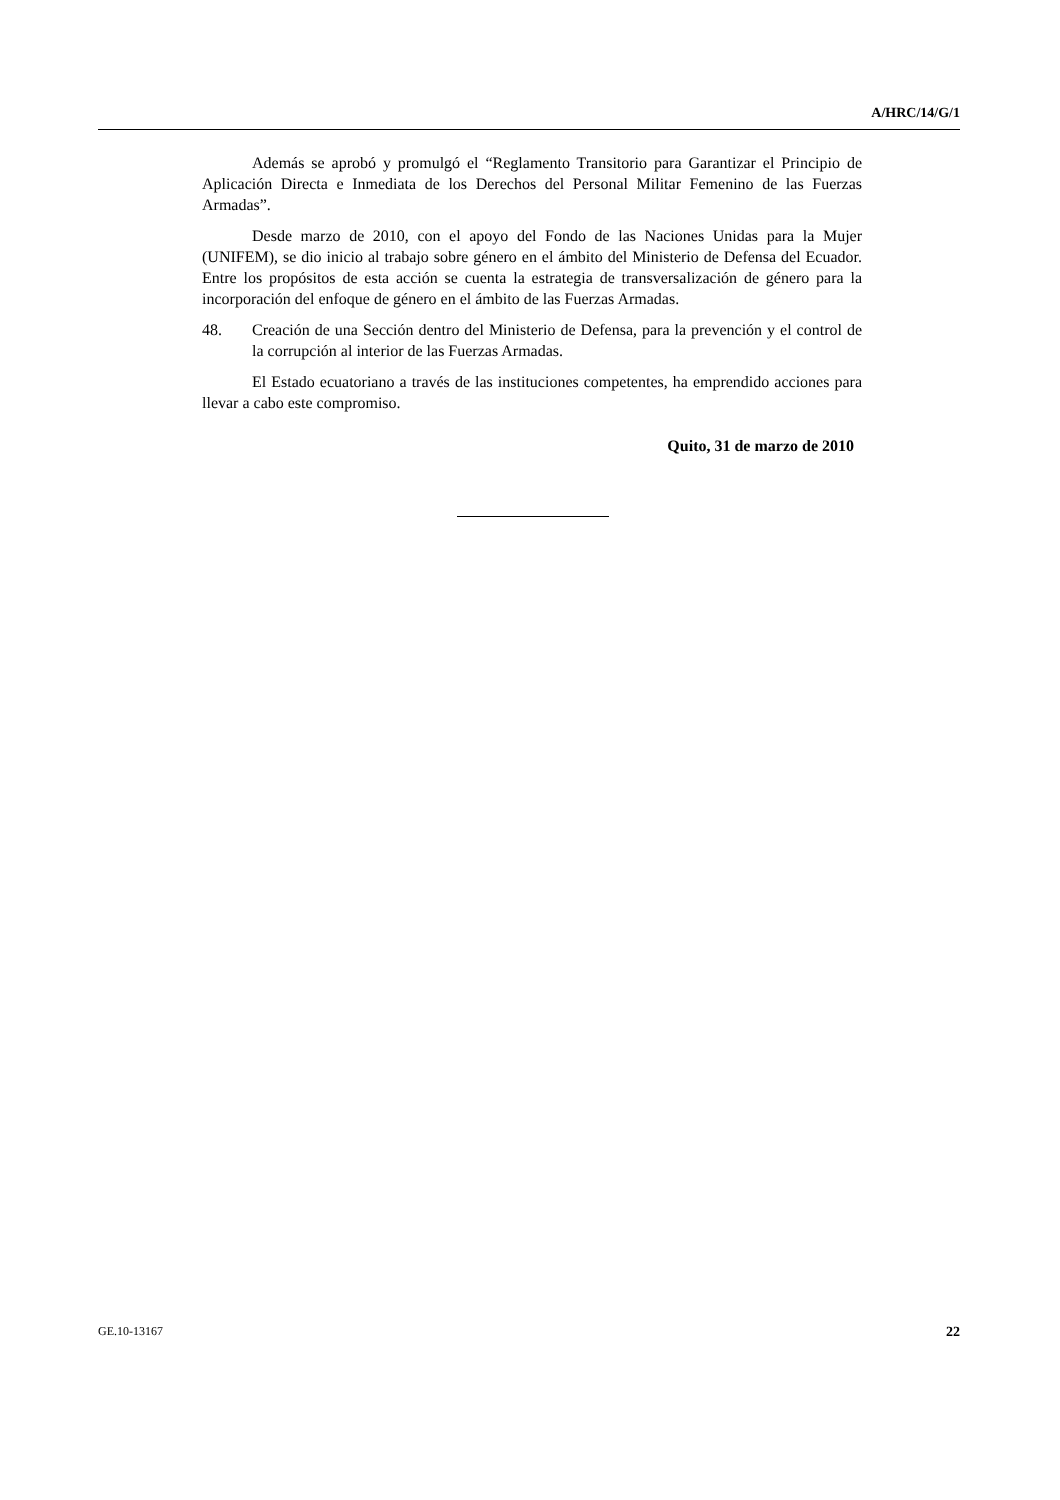A/HRC/14/G/1
Además se aprobó y promulgó el “Reglamento Transitorio para Garantizar el Principio de Aplicación Directa e Inmediata de los Derechos del Personal Militar Femenino de las Fuerzas Armadas”.
Desde marzo de 2010, con el apoyo del Fondo de las Naciones Unidas para la Mujer (UNIFEM), se dio inicio al trabajo sobre género en el ámbito del Ministerio de Defensa del Ecuador. Entre los propósitos de esta acción se cuenta la estrategia de transversalización de género para la incorporación del enfoque de género en el ámbito de las Fuerzas Armadas.
48. Creación de una Sección dentro del Ministerio de Defensa, para la prevención y el control de la corrupción al interior de las Fuerzas Armadas.
El Estado ecuatoriano a través de las instituciones competentes, ha emprendido acciones para llevar a cabo este compromiso.
Quito, 31 de marzo de 2010
GE.10-13167 22